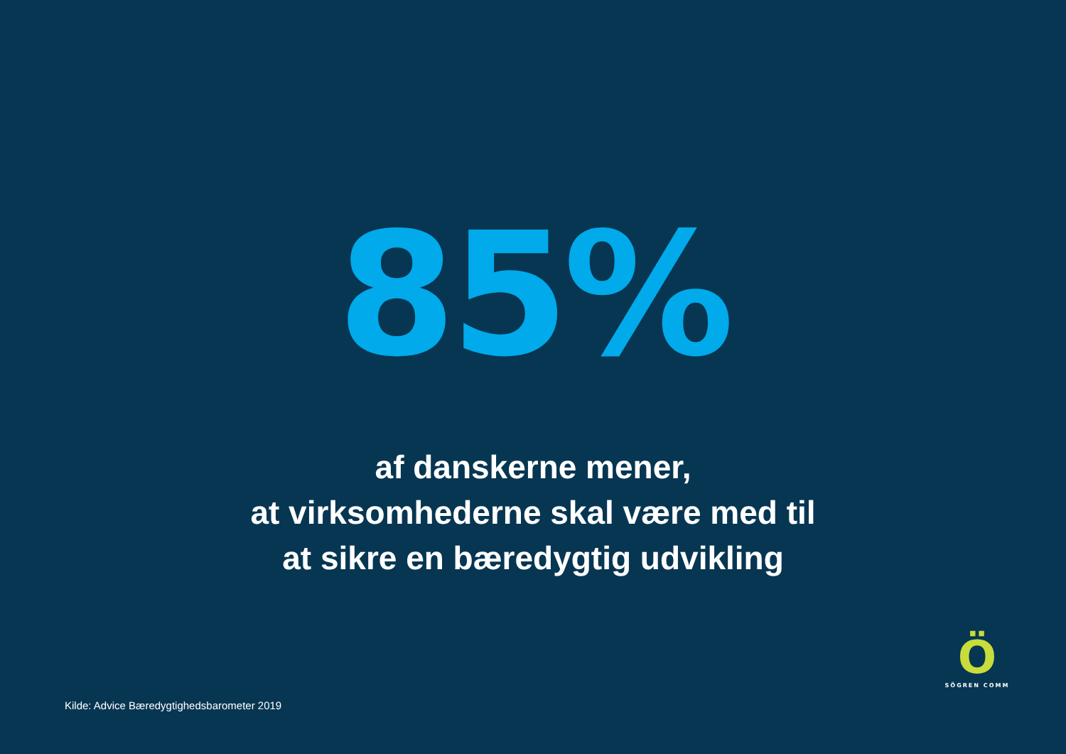85%
af danskerne mener,
at virksomhederne skal være med til
at sikre en bæredygtig udvikling
Ö
SÖGREN COMM
Kilde: Advice Bæredygtighedsbarometer 2019